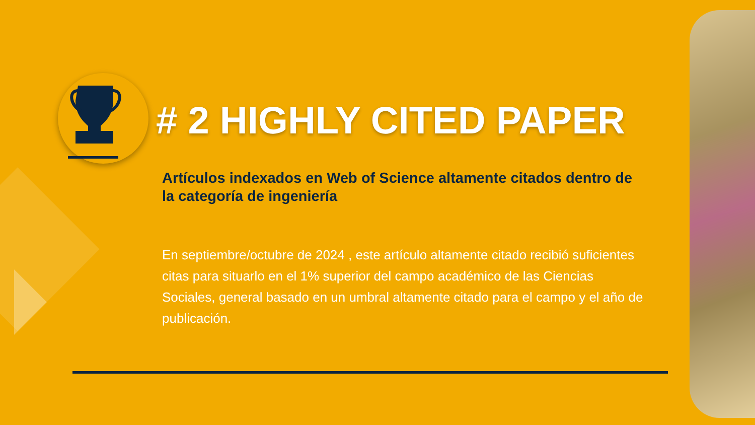# 2 HIGHLY CITED PAPER
Artículos indexados en Web of Science altamente citados dentro de la categoría de ingeniería
En septiembre/octubre de 2024 , este artículo altamente citado recibió suficientes citas para situarlo en el 1% superior del campo académico de las Ciencias Sociales, general basado en un umbral altamente citado para el campo y el año de publicación.